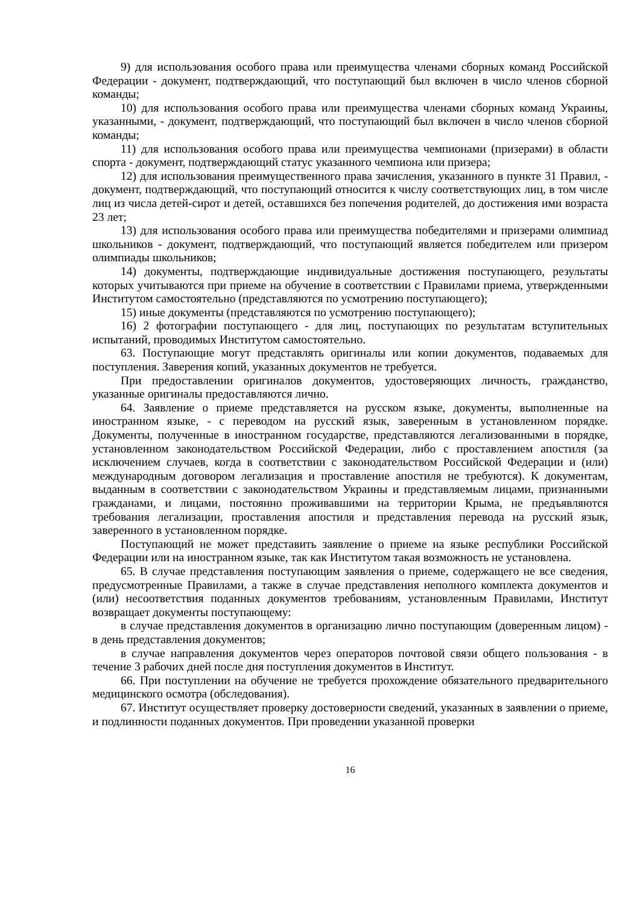9) для использования особого права или преимущества членами сборных команд Российской Федерации - документ, подтверждающий, что поступающий был включен в число членов сборной команды;
10) для использования особого права или преимущества членами сборных команд Украины, указанными, - документ, подтверждающий, что поступающий был включен в число членов сборной команды;
11) для использования особого права или преимущества чемпионами (призерами) в области спорта - документ, подтверждающий статус указанного чемпиона или призера;
12) для использования преимущественного права зачисления, указанного в пункте 31 Правил, - документ, подтверждающий, что поступающий относится к числу соответствующих лиц, в том числе лиц из числа детей-сирот и детей, оставшихся без попечения родителей, до достижения ими возраста 23 лет;
13) для использования особого права или преимущества победителями и призерами олимпиад школьников - документ, подтверждающий, что поступающий является победителем или призером олимпиады школьников;
14) документы, подтверждающие индивидуальные достижения поступающего, результаты которых учитываются при приеме на обучение в соответствии с Правилами приема, утвержденными Институтом самостоятельно (представляются по усмотрению поступающего);
15) иные документы (представляются по усмотрению поступающего);
16) 2 фотографии поступающего - для лиц, поступающих по результатам вступительных испытаний, проводимых Институтом самостоятельно.
63. Поступающие могут представлять оригиналы или копии документов, подаваемых для поступления. Заверения копий, указанных документов не требуется.
При предоставлении оригиналов документов, удостоверяющих личность, гражданство, указанные оригиналы предоставляются лично.
64. Заявление о приеме представляется на русском языке, документы, выполненные на иностранном языке, - с переводом на русский язык, заверенным в установленном порядке. Документы, полученные в иностранном государстве, представляются легализованными в порядке, установленном законодательством Российской Федерации, либо с проставлением апостиля (за исключением случаев, когда в соответствии с законодательством Российской Федерации и (или) международным договором легализация и проставление апостиля не требуются). К документам, выданным в соответствии с законодательством Украины и представляемым лицами, признанными гражданами, и лицами, постоянно проживавшими на территории Крыма, не предъявляются требования легализации, проставления апостиля и представления перевода на русский язык, заверенного в установленном порядке.
Поступающий не может представить заявление о приеме на языке республики Российской Федерации или на иностранном языке, так как Институтом такая возможность не установлена.
65. В случае представления поступающим заявления о приеме, содержащего не все сведения, предусмотренные Правилами, а также в случае представления неполного комплекта документов и (или) несоответствия поданных документов требованиям, установленным Правилами, Институт возвращает документы поступающему:
в случае представления документов в организацию лично поступающим (доверенным лицом) - в день представления документов;
в случае направления документов через операторов почтовой связи общего пользования - в течение 3 рабочих дней после дня поступления документов в Институт.
66. При поступлении на обучение не требуется прохождение обязательного предварительного медицинского осмотра (обследования).
67. Институт осуществляет проверку достоверности сведений, указанных в заявлении о приеме, и подлинности поданных документов. При проведении указанной проверки
16